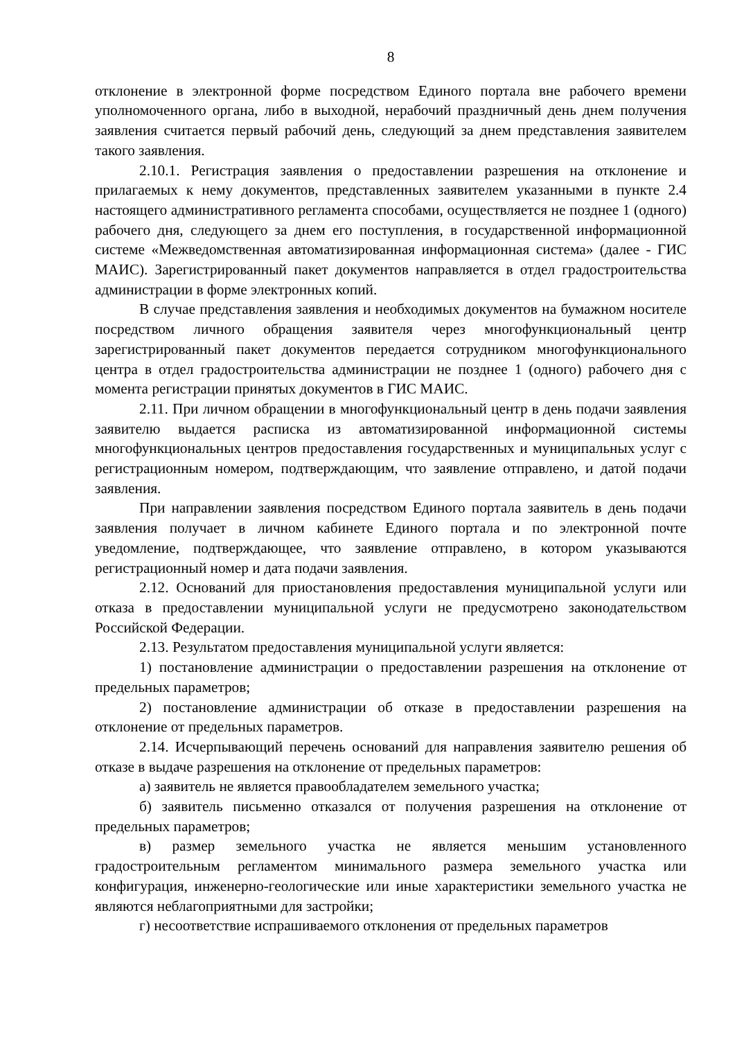8
отклонение в электронной форме посредством Единого портала вне рабочего времени уполномоченного органа, либо в выходной, нерабочий праздничный день днем получения заявления считается первый рабочий день, следующий за днем представления заявителем такого заявления.
2.10.1. Регистрация заявления о предоставлении разрешения на отклонение и прилагаемых к нему документов, представленных заявителем указанными в пункте 2.4 настоящего административного регламента способами, осуществляется не позднее 1 (одного) рабочего дня, следующего за днем его поступления, в государственной информационной системе «Межведомственная автоматизированная информационная система» (далее - ГИС МАИС). Зарегистрированный пакет документов направляется в отдел градостроительства администрации в форме электронных копий.
В случае представления заявления и необходимых документов на бумажном носителе посредством личного обращения заявителя через многофункциональный центр зарегистрированный пакет документов передается сотрудником многофункционального центра в отдел градостроительства администрации не позднее 1 (одного) рабочего дня с момента регистрации принятых документов в ГИС МАИС.
2.11. При личном обращении в многофункциональный центр в день подачи заявления заявителю выдается расписка из автоматизированной информационной системы многофункциональных центров предоставления государственных и муниципальных услуг с регистрационным номером, подтверждающим, что заявление отправлено, и датой подачи заявления.
При направлении заявления посредством Единого портала заявитель в день подачи заявления получает в личном кабинете Единого портала и по электронной почте уведомление, подтверждающее, что заявление отправлено, в котором указываются регистрационный номер и дата подачи заявления.
2.12. Оснований для приостановления предоставления муниципальной услуги или отказа в предоставлении муниципальной услуги не предусмотрено законодательством Российской Федерации.
2.13. Результатом предоставления муниципальной услуги является:
1) постановление администрации о предоставлении разрешения на отклонение от предельных параметров;
2) постановление администрации об отказе в предоставлении разрешения на отклонение от предельных параметров.
2.14. Исчерпывающий перечень оснований для направления заявителю решения об отказе в выдаче разрешения на отклонение от предельных параметров:
а) заявитель не является правообладателем земельного участка;
б) заявитель письменно отказался от получения разрешения на отклонение от предельных параметров;
в) размер земельного участка не является меньшим установленного градостроительным регламентом минимального размера земельного участка или конфигурация, инженерно-геологические или иные характеристики земельного участка не являются неблагоприятными для застройки;
г) несоответствие испрашиваемого отклонения от предельных параметров